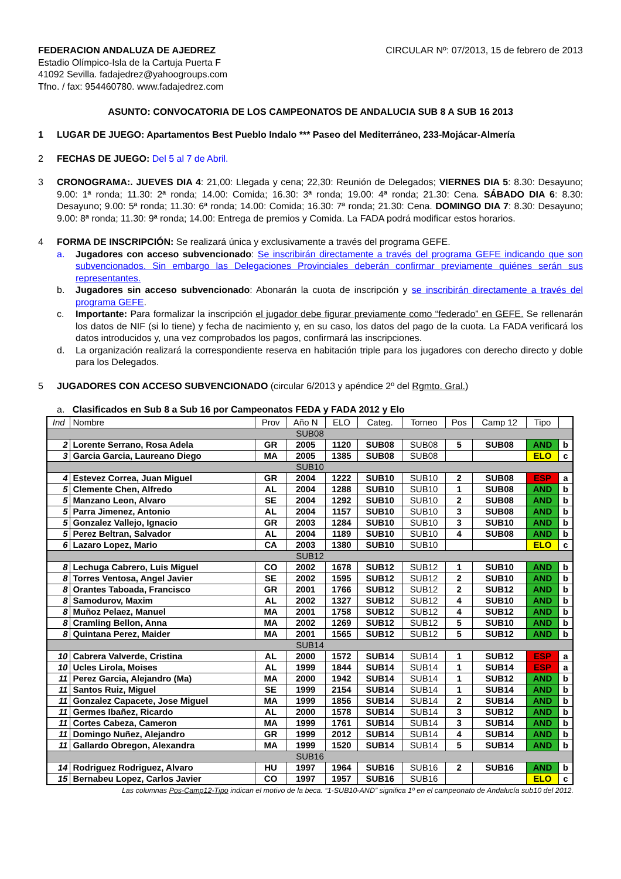FEDERACION ANDALUZA DE AJEDREZ
Estadio Olímpico-Isla de la Cartuja Puerta F
41092 Sevilla. fadajedrez@yahoogroups.com
Tfno. / fax: 954460780. www.fadajedrez.com
CIRCULAR Nº: 07/2013, 15 de febrero de 2013
ASUNTO: CONVOCATORIA DE LOS CAMPEONATOS DE ANDALUCIA SUB 8 A SUB 16 2013
1 LUGAR DE JUEGO: Apartamentos Best Pueblo Indalo *** Paseo del Mediterráneo, 233-Mojácar-Almería
2 FECHAS DE JUEGO: Del 5 al 7 de Abril.
3 CRONOGRAMA:. JUEVES DIA 4: 21,00: Llegada y cena; 22,30: Reunión de Delegados; VIERNES DIA 5: 8.30: Desayuno; 9.00: 1ª ronda; 11.30: 2ª ronda; 14.00: Comida; 16.30: 3ª ronda; 19.00: 4ª ronda; 21.30: Cena. SÁBADO DIA 6: 8.30: Desayuno; 9.00: 5ª ronda; 11.30: 6ª ronda; 14.00: Comida; 16.30: 7ª ronda; 21.30: Cena. DOMINGO DIA 7: 8.30: Desayuno; 9.00: 8ª ronda; 11.30: 9ª ronda; 14.00: Entrega de premios y Comida. La FADA podrá modificar estos horarios.
4 FORMA DE INSCRIPCIÓN: Se realizará única y exclusivamente a través del programa GEFE.
a. Jugadores con acceso subvencionado: Se inscribirán directamente a través del programa GEFE indicando que son subvencionados. Sin embargo las Delegaciones Provinciales deberán confirmar previamente quiénes serán sus representantes.
b. Jugadores sin acceso subvencionado: Abonarán la cuota de inscripción y se inscribirán directamente a través del programa GEFE.
c. Importante: Para formalizar la inscripción el jugador debe figurar previamente como “federado” en GEFE. Se rellenarán los datos de NIF (si lo tiene) y fecha de nacimiento y, en su caso, los datos del pago de la cuota. La FADA verificará los datos introducidos y, una vez comprobados los pagos, confirmará las inscripciones.
d. La organización realizará la correspondiente reserva en habitación triple para los jugadores con derecho directo y doble para los Delegados.
5 JUGADORES CON ACCESO SUBVENCIONADO (circular 6/2013 y apéndice 2º del Rgmto. Gral.)
a. Clasificados en Sub 8 a Sub 16 por Campeonatos FEDA y FADA 2012 y Elo
| Ind | Nombre | Prov | Año N | ELO | Categ. | Torneo | Pos | Camp 12 | Tipo | |
| --- | --- | --- | --- | --- | --- | --- | --- | --- | --- | --- |
| SUB08 | | | | | | | | | | |
| 2 | Lorente Serrano, Rosa Adela | GR | 2005 | 1120 | SUB08 | SUB08 | 5 | SUB08 | AND | b |
| 3 | Garcia Garcia, Laureano Diego | MA | 2005 | 1385 | SUB08 | SUB08 | | | ELO | c |
| SUB10 | | | | | | | | | | |
| 4 | Estevez Correa, Juan Miguel | GR | 2004 | 1222 | SUB10 | SUB10 | 2 | SUB08 | ESP | a |
| 5 | Clemente Chen, Alfredo | AL | 2004 | 1288 | SUB10 | SUB10 | 1 | SUB08 | AND | b |
| 5 | Manzano Leon, Alvaro | SE | 2004 | 1292 | SUB10 | SUB10 | 2 | SUB08 | AND | b |
| 5 | Parra Jimenez, Antonio | AL | 2004 | 1157 | SUB10 | SUB10 | 3 | SUB08 | AND | b |
| 5 | Gonzalez Vallejo, Ignacio | GR | 2003 | 1284 | SUB10 | SUB10 | 3 | SUB10 | AND | b |
| 5 | Perez Beltran, Salvador | AL | 2004 | 1189 | SUB10 | SUB10 | 4 | SUB08 | AND | b |
| 6 | Lazaro Lopez, Mario | CA | 2003 | 1380 | SUB10 | SUB10 | | | ELO | c |
| SUB12 | | | | | | | | | | |
| 8 | Lechuga Cabrero, Luis Miguel | CO | 2002 | 1678 | SUB12 | SUB12 | 1 | SUB10 | AND | b |
| 8 | Torres Ventosa, Angel Javier | SE | 2002 | 1595 | SUB12 | SUB12 | 2 | SUB10 | AND | b |
| 8 | Orantes Taboada, Francisco | GR | 2001 | 1766 | SUB12 | SUB12 | 2 | SUB12 | AND | b |
| 8 | Samodurov, Maxim | AL | 2002 | 1327 | SUB12 | SUB12 | 4 | SUB10 | AND | b |
| 8 | Muñoz Pelaez, Manuel | MA | 2001 | 1758 | SUB12 | SUB12 | 4 | SUB12 | AND | b |
| 8 | Cramling Bellon, Anna | MA | 2002 | 1269 | SUB12 | SUB12 | 5 | SUB10 | AND | b |
| 8 | Quintana Perez, Maider | MA | 2001 | 1565 | SUB12 | SUB12 | 5 | SUB12 | AND | b |
| SUB14 | | | | | | | | | | |
| 10 | Cabrera Valverde, Cristina | AL | 2000 | 1572 | SUB14 | SUB14 | 1 | SUB12 | ESP | a |
| 10 | Ucles Lirola, Moises | AL | 1999 | 1844 | SUB14 | SUB14 | 1 | SUB14 | ESP | a |
| 11 | Perez Garcia, Alejandro (Ma) | MA | 2000 | 1942 | SUB14 | SUB14 | 1 | SUB12 | AND | b |
| 11 | Santos Ruiz, Miguel | SE | 1999 | 2154 | SUB14 | SUB14 | 1 | SUB14 | AND | b |
| 11 | Gonzalez Capacete, Jose Miguel | MA | 1999 | 1856 | SUB14 | SUB14 | 2 | SUB14 | AND | b |
| 11 | Germes Ibañez, Ricardo | AL | 2000 | 1578 | SUB14 | SUB14 | 3 | SUB12 | AND | b |
| 11 | Cortes Cabeza, Cameron | MA | 1999 | 1761 | SUB14 | SUB14 | 3 | SUB14 | AND | b |
| 11 | Domingo Nuñez, Alejandro | GR | 1999 | 2012 | SUB14 | SUB14 | 4 | SUB14 | AND | b |
| 11 | Gallardo Obregon, Alexandra | MA | 1999 | 1520 | SUB14 | SUB14 | 5 | SUB14 | AND | b |
| SUB16 | | | | | | | | | | |
| 14 | Rodriguez Rodriguez, Alvaro | HU | 1997 | 1964 | SUB16 | SUB16 | 2 | SUB16 | AND | b |
| 15 | Bernabeu Lopez, Carlos Javier | CO | 1997 | 1957 | SUB16 | SUB16 | | | ELO | c |
Las columnas Pos-Camp12-Tipo indican el motivo de la beca. “1-SUB10-AND” significa 1º en el campeonato de Andalucía sub10 del 2012.